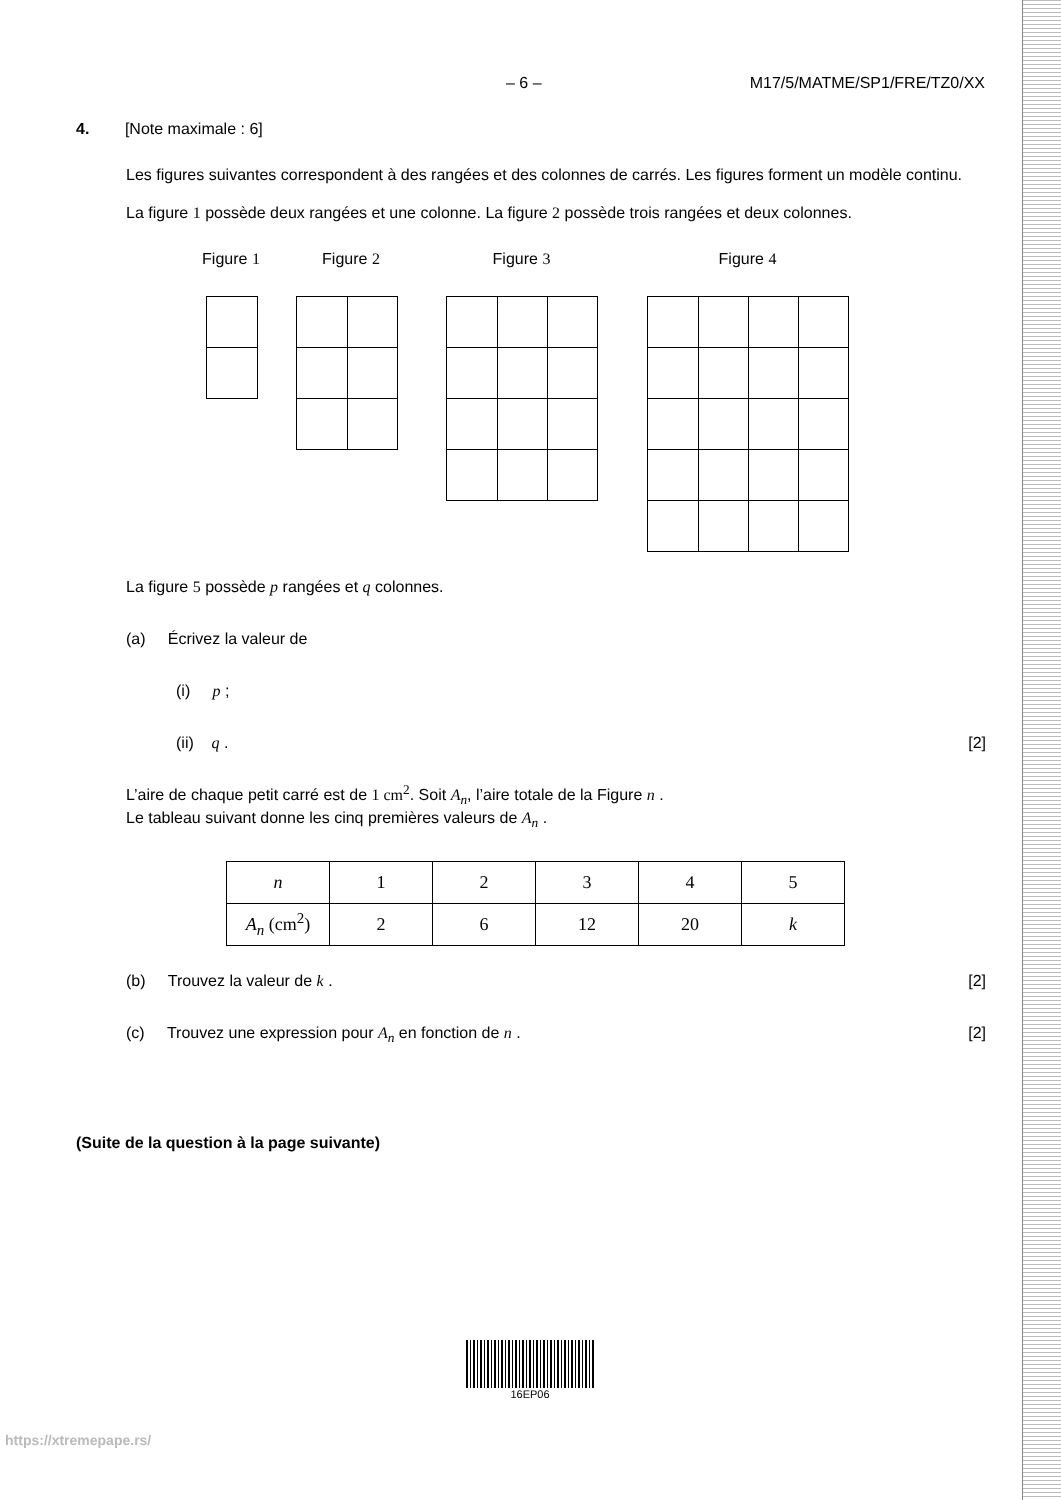– 6 – M17/5/MATME/SP1/FRE/TZ0/XX
4. [Note maximale : 6]
Les figures suivantes correspondent à des rangées et des colonnes de carrés. Les figures forment un modèle continu.
La figure 1 possède deux rangées et une colonne. La figure 2 possède trois rangées et deux colonnes.
Figure 1
Figure 2 Figure 3 Figure 4
La figure 5 possède p rangées et q colonnes.
(a) Écrivez la valeur de
(i) p ;
(ii) q . [2]
L’aire de chaque petit carré est de 1 cm<sup>2</sup>. Soit A<sub>n</sub>, l’aire totale de la Figure n .
Le tableau suivant donne les cinq premières valeurs de A<sub>n</sub> .
| n | 1 | 2 | 3 | 4 | 5 |
| A<sub>n</sub> (cm<sup>2</sup>) | 2 | 6 | 12 | 20 | k |
(b) Trouvez la valeur de k . [2]
(c) Trouvez une expression pour A<sub>n</sub> en fonction de n . [2]
(Suite de la question à la page suivante)
16EP06
https://xtremepape.rs/